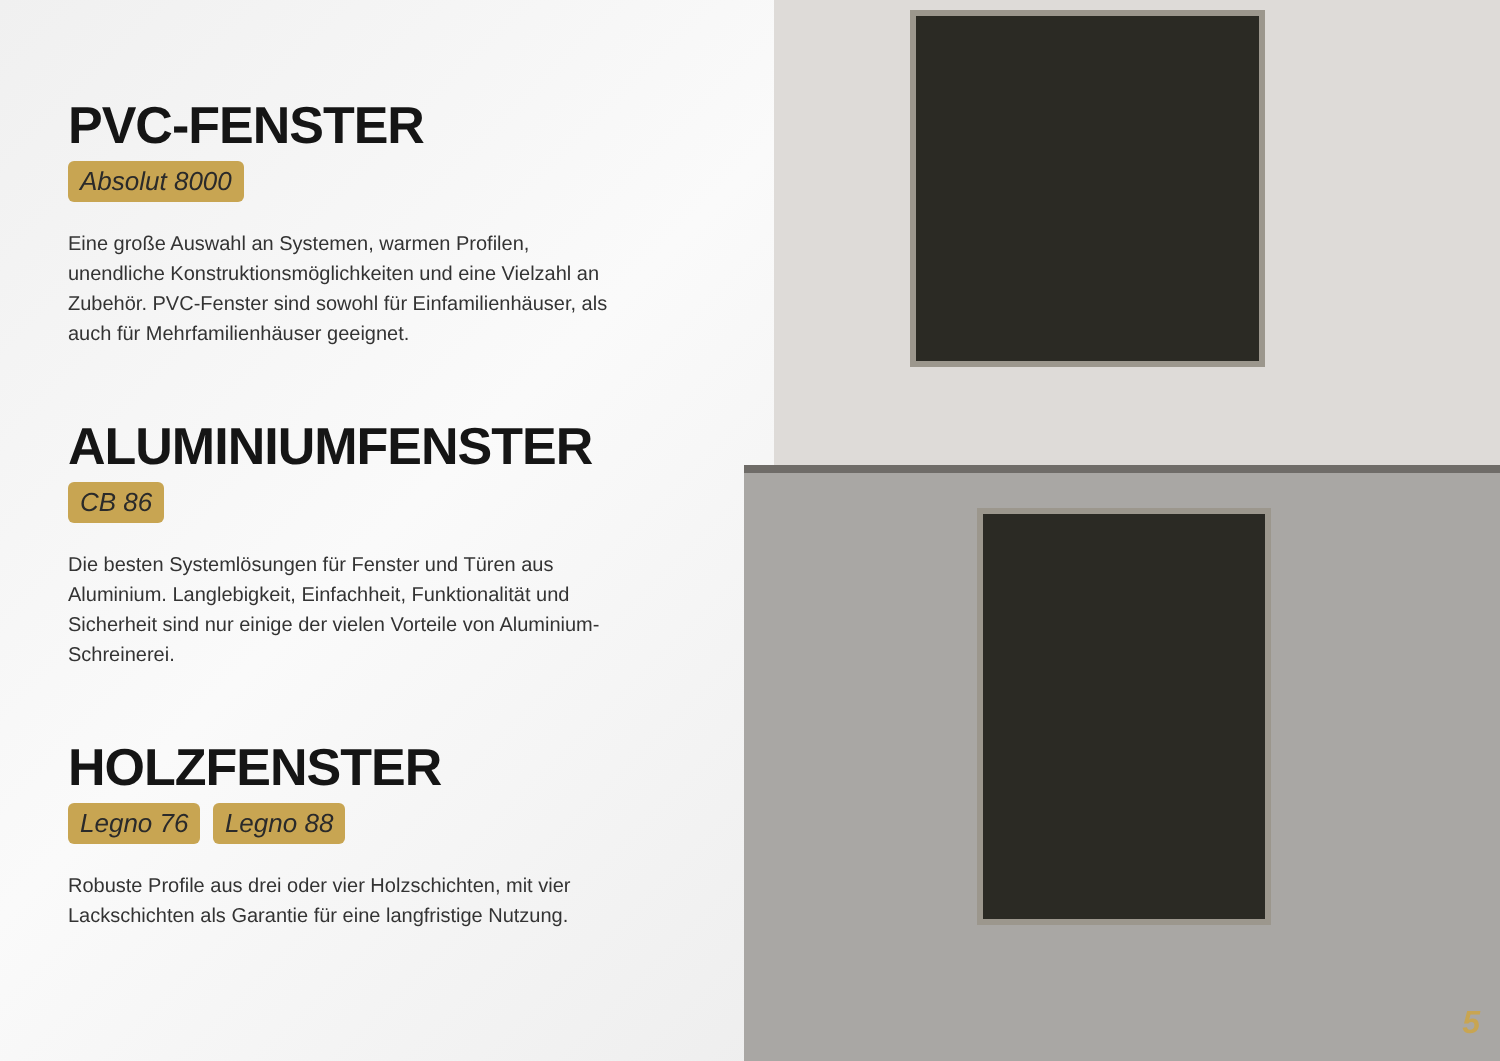PVC-FENSTER
Absolut 8000
Eine große Auswahl an Systemen, warmen Profilen, unendliche Konstruktionsmöglichkeiten und eine Vielzahl an Zubehör. PVC-Fenster sind sowohl für Einfamilienhäuser, als auch für Mehrfamilienhäuser geeignet.
ALUMINIUMFENSTER
CB 86
Die besten Systemlösungen für Fenster und Türen aus Aluminium. Langlebigkeit, Einfachheit, Funktionalität und Sicherheit sind nur einige der vielen Vorteile von Aluminium-Schreinerei.
HOLZFENSTER
Legno 76 Legno 88
Robuste Profile aus drei oder vier Holzschichten, mit vier Lackschichten als Garantie für eine langfristige Nutzung.
5